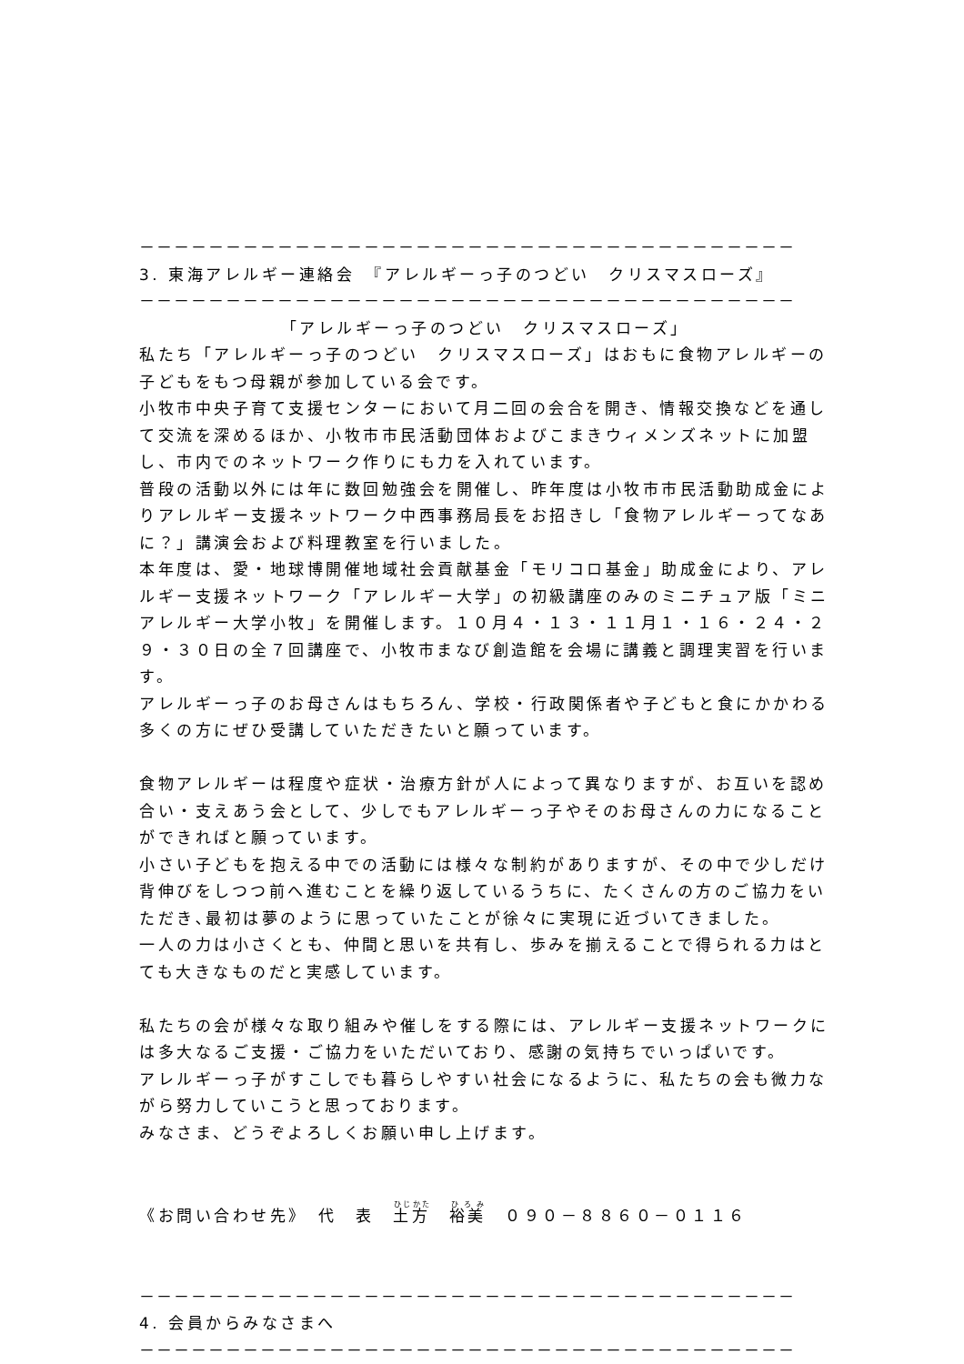－－－－－－－－－－－－－－－－－－－－－－－－－－－－－－－－－－－－－－
3. 東海アレルギー連絡会　『アレルギーっ子のつどい　クリスマスローズ』
－－－－－－－－－－－－－－－－－－－－－－－－－－－－－－－－－－－－－－
「アレルギーっ子のつどい　クリスマスローズ」
私たち「アレルギーっ子のつどい　クリスマスローズ」はおもに食物アレルギーの子どもをもつ母親が参加している会です。
小牧市中央子育て支援センターにおいて月二回の会合を開き、情報交換などを通して交流を深めるほか、小牧市市民活動団体およびこまきウィメンズネットに加盟し、市内でのネットワーク作りにも力を入れています。
普段の活動以外には年に数回勉強会を開催し、昨年度は小牧市市民活動助成金によりアレルギー支援ネットワーク中西事務局長をお招きし「食物アレルギーってなあに？」講演会および料理教室を行いました。
本年度は、愛・地球博開催地域社会貢献基金「モリコロ基金」助成金により、アレルギー支援ネットワーク「アレルギー大学」の初級講座のみのミニチュア版「ミニアレルギー大学小牧」を開催します。１０月４・１３・１１月１・１６・２４・２９・３０日の全７回講座で、小牧市まなび創造館を会場に講義と調理実習を行います。
アレルギーっ子のお母さんはもちろん、学校・行政関係者や子どもと食にかかわる多くの方にぜひ受講していただきたいと願っています。
食物アレルギーは程度や症状・治療方針が人によって異なりますが、お互いを認め合い・支えあう会として、少しでもアレルギーっ子やそのお母さんの力になることができればと願っています。
小さい子どもを抱える中での活動には様々な制約がありますが、その中で少しだけ背伸びをしつつ前へ進むことを繰り返しているうちに、たくさんの方のご協力をいただき､最初は夢のように思っていたことが徐々に実現に近づいてきました。
一人の力は小さくとも、仲間と思いを共有し、歩みを揃えることで得られる力はとても大きなものだと実感しています。
私たちの会が様々な取り組みや催しをする際には、アレルギー支援ネットワークには多大なるご支援・ご協力をいただいており、感謝の気持ちでいっぱいです。
アレルギーっ子がすこしでも暮らしやすい社会になるように、私たちの会も微力ながら努力していこうと思っております。
みなさま、どうぞよろしくお願い申し上げます。
《お問い合わせ先》　代　表　土方　裕美　０９０－８８６０－０１１６
－－－－－－－－－－－－－－－－－－－－－－－－－－－－－－－－－－－－－－
4. 会員からみなさまへ
－－－－－－－－－－－－－－－－－－－－－－－－－－－－－－－－－－－－－－